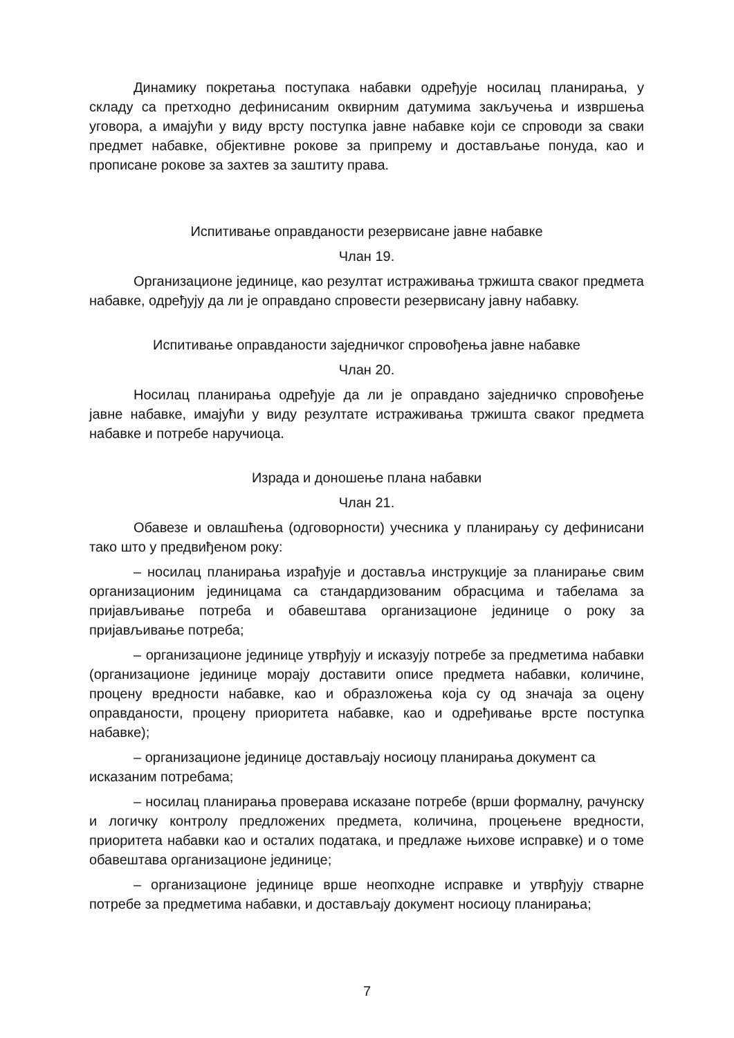Динамику покретања поступака набавки одређује носилац планирања, у складу са претходно дефинисаним оквирним датумима закључења и извршења уговора, а имајући у виду врсту поступка јавне набавке који се спроводи за сваки предмет набавке, објективне рокове за припрему и достављање понуда, као и прописане рокове за захтев за заштиту права.
Испитивање оправданости резервисане јавне набавке
Члан 19.
Организационе јединице, као резултат истраживања тржишта сваког предмета набавке, одређују да ли је оправдано спровести резервисану јавну набавку.
Испитивање оправданости заједничког спровођења јавне набавке
Члан 20.
Носилац планирања одређује да ли је оправдано заједничко спровођење јавне набавке, имајући у виду резултате истраживања тржишта сваког предмета набавке и потребе наручиоца.
Израда и доношење плана набавки
Члан 21.
Обавезе и овлашћења (одговорности) учесника у планирању су дефинисани тако што у предвиђеном року:
– носилац планирања израђује и доставља инструкције за планирање свим организационим јединицама са стандардизованим обрасцима и табелама за пријављивање потреба и обавештава организационе јединице о року за пријављивање потреба;
– организационе јединице утврђују и исказују потребе за предметима набавки (организационе јединице морају доставити описе предмета набавки, количине, процену вредности набавке, као и образложења која су од значаја за оцену оправданости, процену приоритета набавке, као и одређивање врсте поступка набавке);
– организационе јединице достављају носиоцу планирања документ са
исказаним потребама;
– носилац планирања проверава исказане потребе (врши формалну, рачунску и логичку контролу предложених предмета, количина, процењене вредности, приоритета набавки као и осталих података, и предлаже њихове исправке) и о томе обавештава организационе јединице;
– организационе јединице врше неопходне исправке и утврђују стварне потребе за предметима набавки, и достављају документ носиоцу планирања;
7